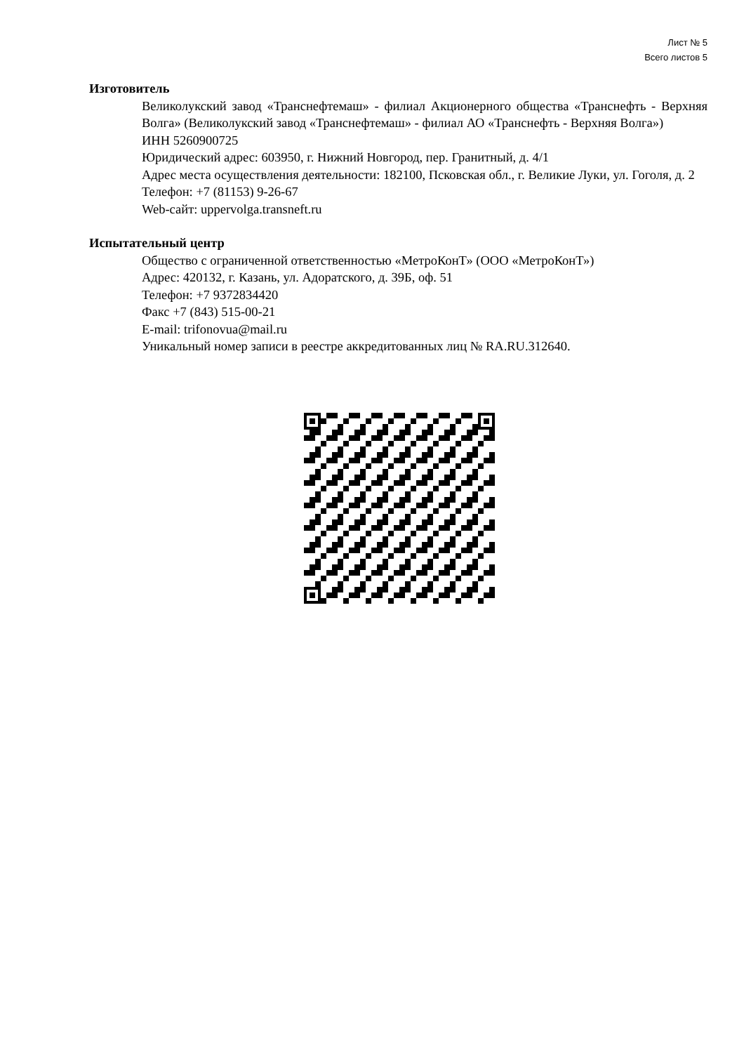Лист № 5
Всего листов 5
Изготовитель
Великолукский завод «Транснефтемаш» - филиал Акционерного общества «Транснефть - Верхняя Волга» (Великолукский завод «Транснефтемаш» - филиал АО «Транснефть - Верхняя Волга»)
ИНН 5260900725
Юридический адрес: 603950, г. Нижний Новгород, пер. Гранитный, д. 4/1
Адрес места осуществления деятельности: 182100, Псковская обл., г. Великие Луки, ул. Гоголя, д. 2
Телефон: +7 (81153) 9-26-67
Web-сайт: uppervolga.transneft.ru
Испытательный центр
Общество с ограниченной ответственностью «МетроКонТ» (ООО «МетроКонТ»)
Адрес: 420132, г. Казань, ул. Адоратского, д. 39Б, оф. 51
Телефон: +7 9372834420
Факс +7 (843) 515-00-21
E-mail: trifonovua@mail.ru
Уникальный номер записи в реестре аккредитованных лиц № RA.RU.312640.